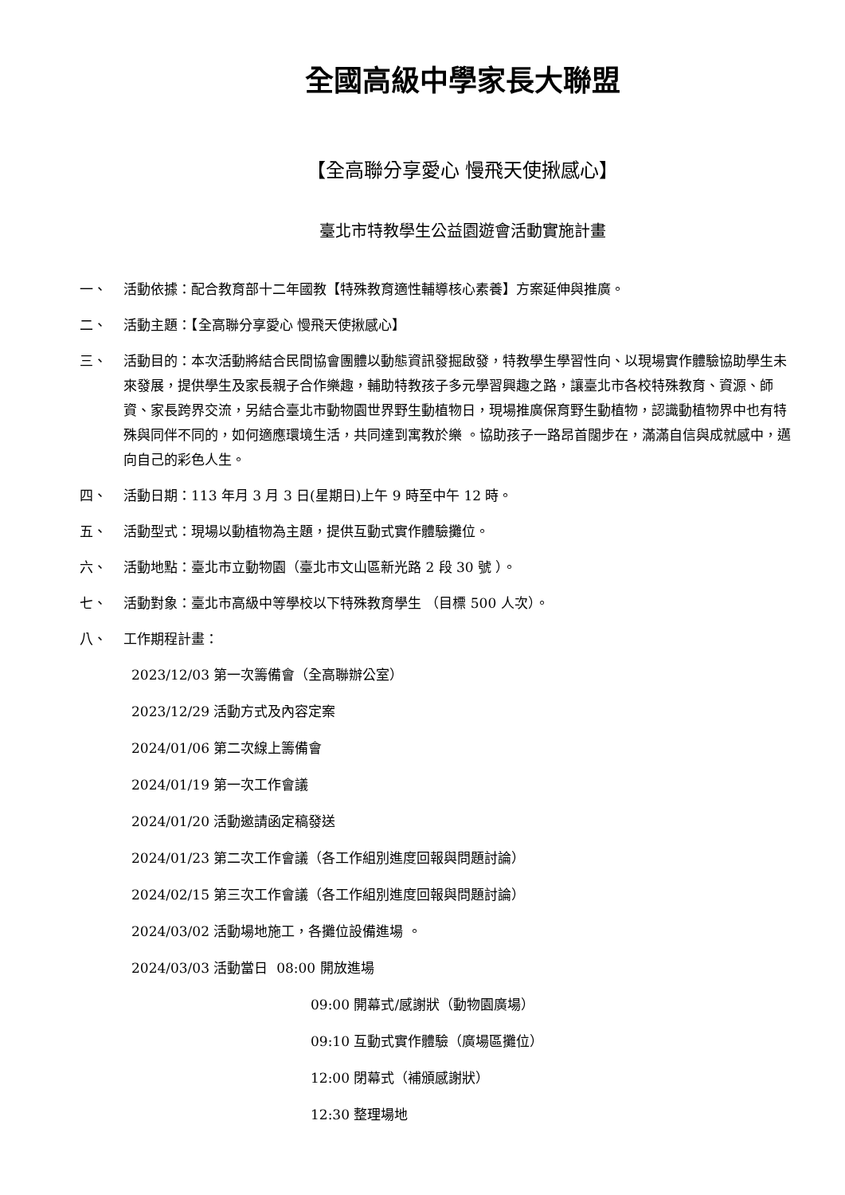全國高級中學家長大聯盟
【全高聯分享愛心 慢飛天使揪感心】
臺北市特教學生公益園遊會活動實施計畫
一、 活動依據：配合教育部十二年國教【特殊教育適性輔導核心素養】方案延伸與推廣。
二、 活動主題：【全高聯分享愛心 慢飛天使揪感心】
三、 活動目的：本次活動將結合民間協會團體以動態資訊發掘啟發，特教學生學習性向、以現場實作體驗協助學生未來發展，提供學生及家長親子合作樂趣，輔助特教孩子多元學習興趣之路，讓臺北市各校特殊教育、資源、師資、家長跨界交流，另結合臺北市動物園世界野生動植物日，現場推廣保育野生動植物，認識動植物界中也有特殊與同伴不同的，如何適應環境生活，共同達到寓教於樂 。協助孩子一路昂首闊步在，滿滿自信與成就感中，邁向自己的彩色人生。
四、 活動日期：113 年月 3 月 3 日(星期日)上午 9 時至中午 12 時。
五、 活動型式：現場以動植物為主題，提供互動式實作體驗攤位。
六、 活動地點：臺北市立動物園（臺北市文山區新光路 2 段 30 號 ）。
七、 活動對象：臺北市高級中等學校以下特殊教育學生 （目標 500 人次）。
八、 工作期程計畫：
2023/12/03 第一次籌備會（全高聯辦公室）
2023/12/29 活動方式及內容定案
2024/01/06 第二次線上籌備會
2024/01/19 第一次工作會議
2024/01/20 活動邀請函定稿發送
2024/01/23 第二次工作會議（各工作組別進度回報與問題討論）
2024/02/15 第三次工作會議（各工作組別進度回報與問題討論）
2024/03/02 活動場地施工，各攤位設備進場 。
2024/03/03 活動當日 08:00 開放進場
09:00 開幕式/感謝狀（動物園廣場）
09:10 互動式實作體驗（廣場區攤位）
12:00 閉幕式（補頒感謝狀）
12:30 整理場地